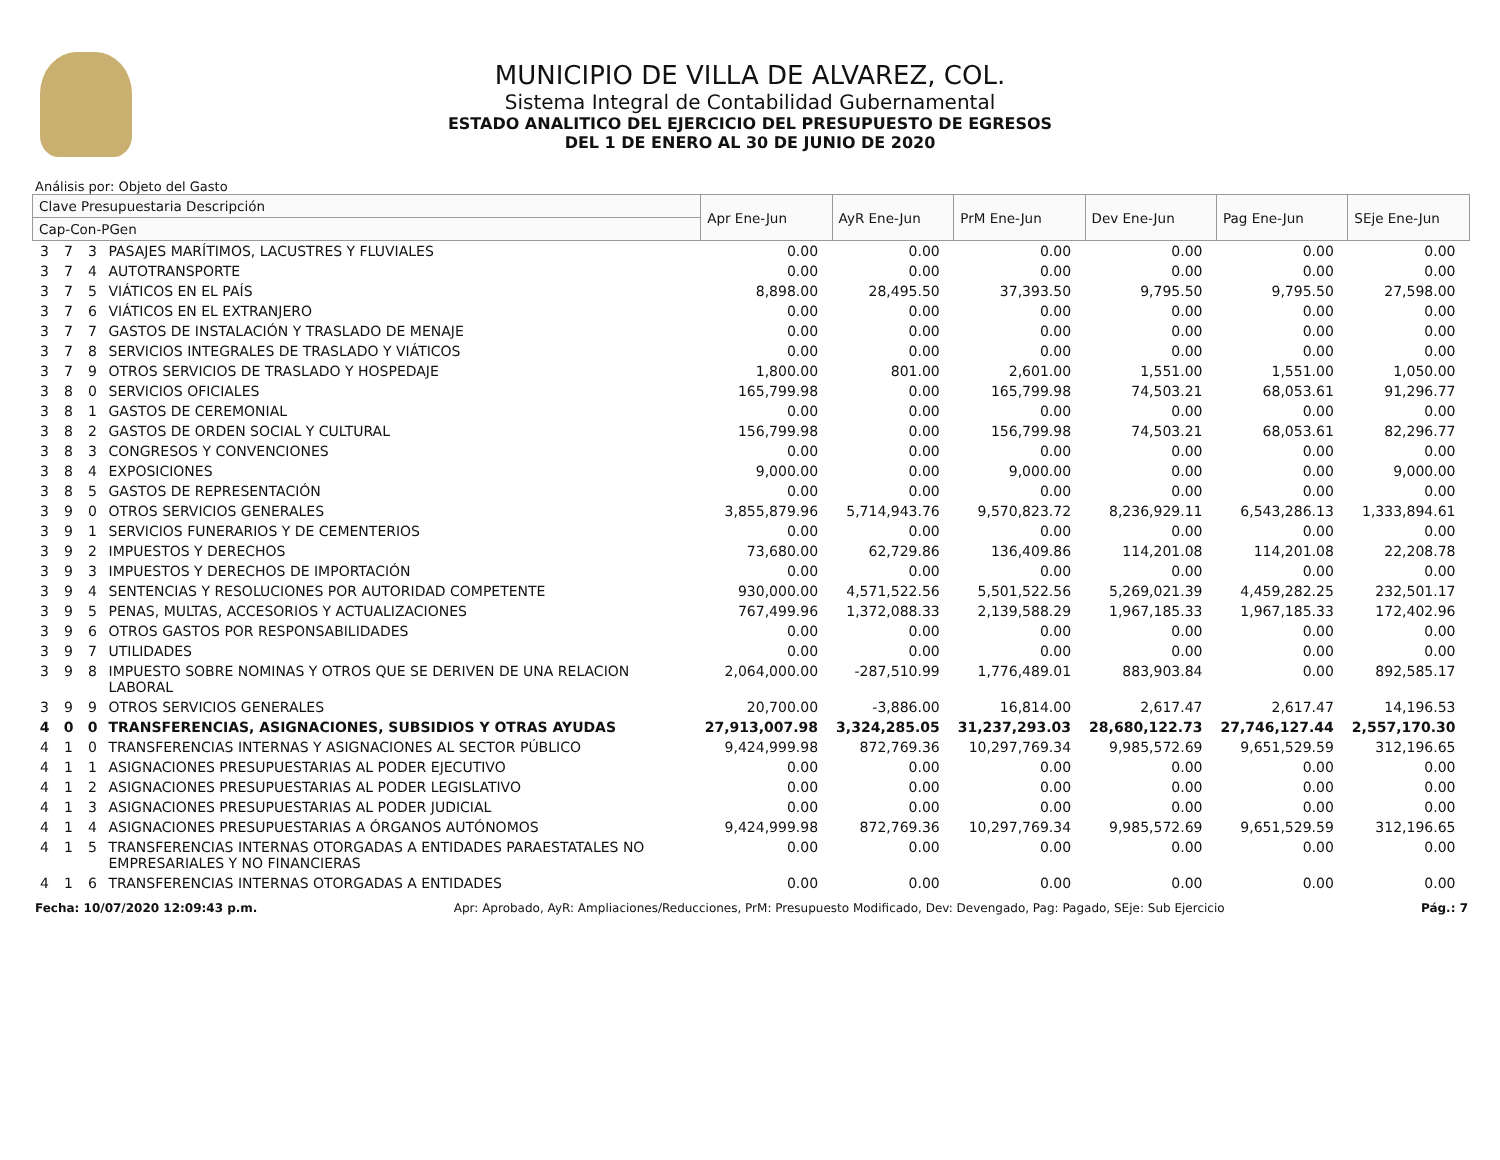MUNICIPIO DE VILLA DE ALVAREZ, COL.
Sistema Integral de Contabilidad Gubernamental
ESTADO ANALITICO DEL EJERCICIO DEL PRESUPUESTO DE EGRESOS
DEL 1 DE ENERO AL 30 DE JUNIO DE 2020
Análisis por: Objeto del Gasto
| Clave Presupuestaria Descripción | | | | Apr Ene-Jun | AyR Ene-Jun | PrM Ene-Jun | Dev Ene-Jun | Pag Ene-Jun | SEje Ene-Jun |
| --- | --- | --- | --- | --- | --- | --- | --- | --- | --- |
| Cap-Con-PGen | | | | | | | | | |
| 3 | 7 | 3 | PASAJES MARÍTIMOS, LACUSTRES Y FLUVIALES | 0.00 | 0.00 | 0.00 | 0.00 | 0.00 | 0.00 |
| 3 | 7 | 4 | AUTOTRANSPORTE | 0.00 | 0.00 | 0.00 | 0.00 | 0.00 | 0.00 |
| 3 | 7 | 5 | VIÁTICOS EN EL PAÍS | 8,898.00 | 28,495.50 | 37,393.50 | 9,795.50 | 9,795.50 | 27,598.00 |
| 3 | 7 | 6 | VIÁTICOS EN EL EXTRANJERO | 0.00 | 0.00 | 0.00 | 0.00 | 0.00 | 0.00 |
| 3 | 7 | 7 | GASTOS DE INSTALACIÓN Y TRASLADO DE MENAJE | 0.00 | 0.00 | 0.00 | 0.00 | 0.00 | 0.00 |
| 3 | 7 | 8 | SERVICIOS INTEGRALES DE TRASLADO Y VIÁTICOS | 0.00 | 0.00 | 0.00 | 0.00 | 0.00 | 0.00 |
| 3 | 7 | 9 | OTROS SERVICIOS DE TRASLADO Y HOSPEDAJE | 1,800.00 | 801.00 | 2,601.00 | 1,551.00 | 1,551.00 | 1,050.00 |
| 3 | 8 | 0 | SERVICIOS OFICIALES | 165,799.98 | 0.00 | 165,799.98 | 74,503.21 | 68,053.61 | 91,296.77 |
| 3 | 8 | 1 | GASTOS DE CEREMONIAL | 0.00 | 0.00 | 0.00 | 0.00 | 0.00 | 0.00 |
| 3 | 8 | 2 | GASTOS DE ORDEN SOCIAL Y CULTURAL | 156,799.98 | 0.00 | 156,799.98 | 74,503.21 | 68,053.61 | 82,296.77 |
| 3 | 8 | 3 | CONGRESOS Y CONVENCIONES | 0.00 | 0.00 | 0.00 | 0.00 | 0.00 | 0.00 |
| 3 | 8 | 4 | EXPOSICIONES | 9,000.00 | 0.00 | 9,000.00 | 0.00 | 0.00 | 9,000.00 |
| 3 | 8 | 5 | GASTOS DE REPRESENTACIÓN | 0.00 | 0.00 | 0.00 | 0.00 | 0.00 | 0.00 |
| 3 | 9 | 0 | OTROS SERVICIOS GENERALES | 3,855,879.96 | 5,714,943.76 | 9,570,823.72 | 8,236,929.11 | 6,543,286.13 | 1,333,894.61 |
| 3 | 9 | 1 | SERVICIOS FUNERARIOS Y DE CEMENTERIOS | 0.00 | 0.00 | 0.00 | 0.00 | 0.00 | 0.00 |
| 3 | 9 | 2 | IMPUESTOS Y DERECHOS | 73,680.00 | 62,729.86 | 136,409.86 | 114,201.08 | 114,201.08 | 22,208.78 |
| 3 | 9 | 3 | IMPUESTOS Y DERECHOS DE IMPORTACIÓN | 0.00 | 0.00 | 0.00 | 0.00 | 0.00 | 0.00 |
| 3 | 9 | 4 | SENTENCIAS Y RESOLUCIONES POR AUTORIDAD COMPETENTE | 930,000.00 | 4,571,522.56 | 5,501,522.56 | 5,269,021.39 | 4,459,282.25 | 232,501.17 |
| 3 | 9 | 5 | PENAS, MULTAS, ACCESORIOS Y ACTUALIZACIONES | 767,499.96 | 1,372,088.33 | 2,139,588.29 | 1,967,185.33 | 1,967,185.33 | 172,402.96 |
| 3 | 9 | 6 | OTROS GASTOS POR RESPONSABILIDADES | 0.00 | 0.00 | 0.00 | 0.00 | 0.00 | 0.00 |
| 3 | 9 | 7 | UTILIDADES | 0.00 | 0.00 | 0.00 | 0.00 | 0.00 | 0.00 |
| 3 | 9 | 8 | IMPUESTO SOBRE NOMINAS Y OTROS QUE SE DERIVEN DE UNA RELACION LABORAL | 2,064,000.00 | -287,510.99 | 1,776,489.01 | 883,903.84 | 0.00 | 892,585.17 |
| 3 | 9 | 9 | OTROS SERVICIOS GENERALES | 20,700.00 | -3,886.00 | 16,814.00 | 2,617.47 | 2,617.47 | 14,196.53 |
| 4 | 0 | 0 | TRANSFERENCIAS, ASIGNACIONES, SUBSIDIOS Y OTRAS AYUDAS | 27,913,007.98 | 3,324,285.05 | 31,237,293.03 | 28,680,122.73 | 27,746,127.44 | 2,557,170.30 |
| 4 | 1 | 0 | TRANSFERENCIAS INTERNAS Y ASIGNACIONES AL SECTOR PÚBLICO | 9,424,999.98 | 872,769.36 | 10,297,769.34 | 9,985,572.69 | 9,651,529.59 | 312,196.65 |
| 4 | 1 | 1 | ASIGNACIONES PRESUPUESTARIAS AL PODER EJECUTIVO | 0.00 | 0.00 | 0.00 | 0.00 | 0.00 | 0.00 |
| 4 | 1 | 2 | ASIGNACIONES PRESUPUESTARIAS AL PODER LEGISLATIVO | 0.00 | 0.00 | 0.00 | 0.00 | 0.00 | 0.00 |
| 4 | 1 | 3 | ASIGNACIONES PRESUPUESTARIAS AL PODER JUDICIAL | 0.00 | 0.00 | 0.00 | 0.00 | 0.00 | 0.00 |
| 4 | 1 | 4 | ASIGNACIONES PRESUPUESTARIAS A ÓRGANOS AUTÓNOMOS | 9,424,999.98 | 872,769.36 | 10,297,769.34 | 9,985,572.69 | 9,651,529.59 | 312,196.65 |
| 4 | 1 | 5 | TRANSFERENCIAS INTERNAS OTORGADAS A ENTIDADES PARAESTATALES NO EMPRESARIALES Y NO FINANCIERAS | 0.00 | 0.00 | 0.00 | 0.00 | 0.00 | 0.00 |
| 4 | 1 | 6 | TRANSFERENCIAS INTERNAS OTORGADAS A ENTIDADES | 0.00 | 0.00 | 0.00 | 0.00 | 0.00 | 0.00 |
Fecha: 10/07/2020 12:09:43 p.m. Apr: Aprobado, AyR: Ampliaciones/Reducciones, PrM: Presupuesto Modificado, Dev: Devengado, Pag: Pagado, SEje: Sub Ejercicio Pág.: 7